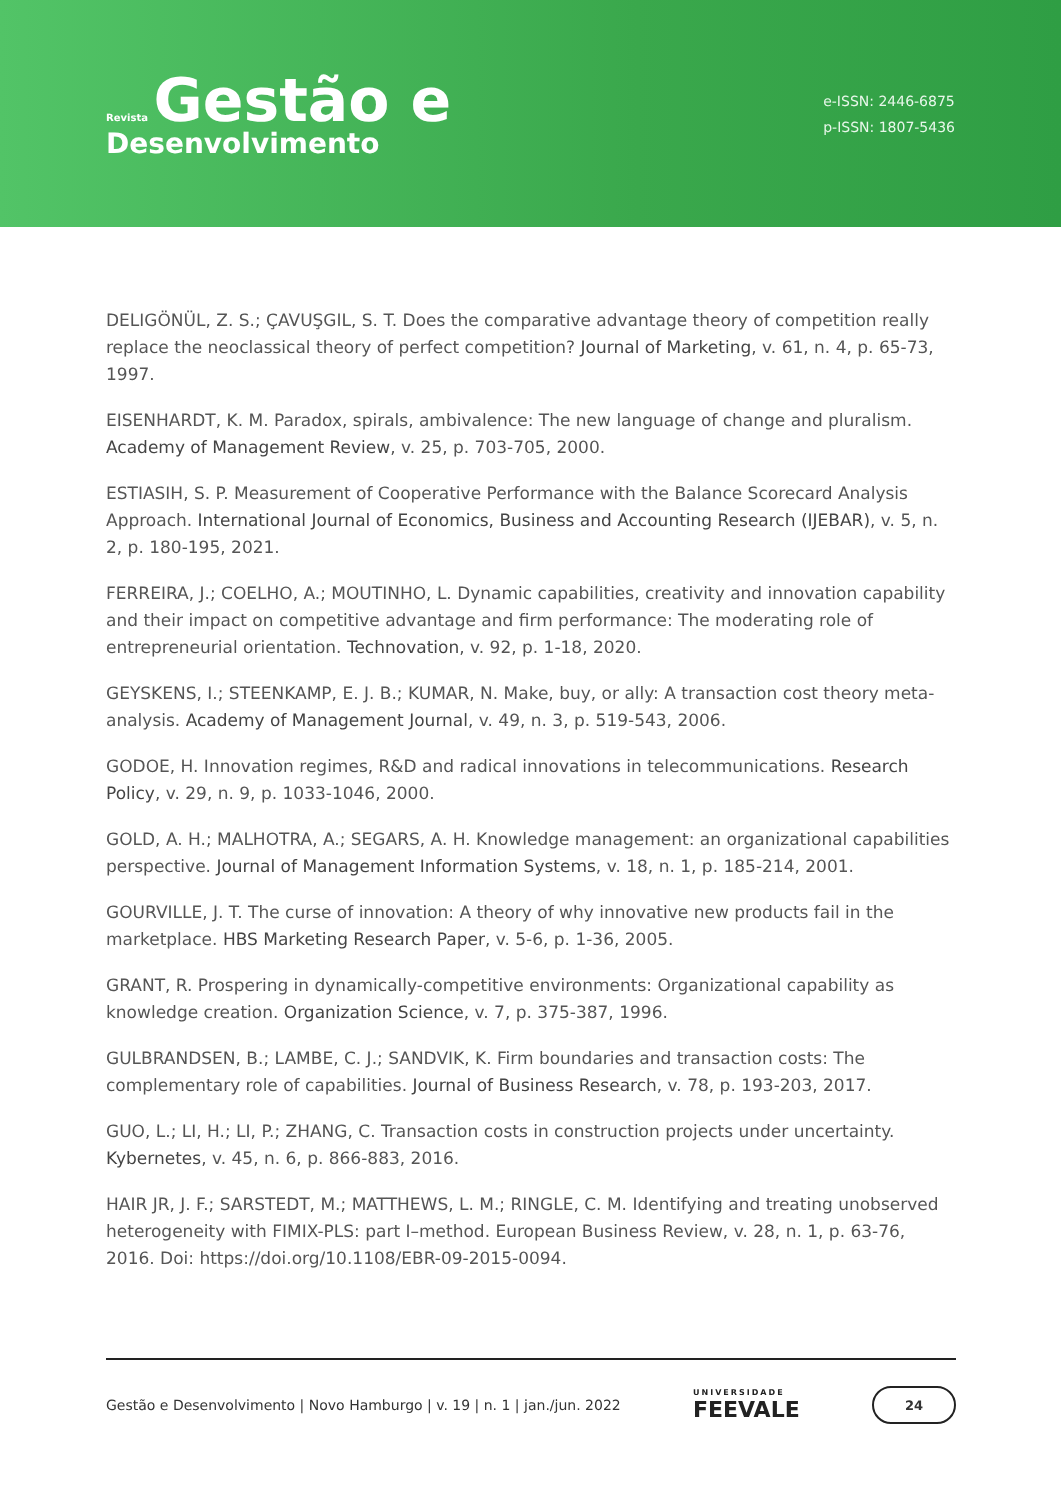Revista Gestão e
Desenvolvimento
e-ISSN: 2446-6875
p-ISSN: 1807-5436
DELIGÖNÜL, Z. S.; ÇAVUŞGIL, S. T. Does the comparative advantage theory of competition really replace the neoclassical theory of perfect competition? Journal of Marketing, v. 61, n. 4, p. 65-73, 1997.
EISENHARDT, K. M. Paradox, spirals, ambivalence: The new language of change and pluralism. Academy of Management Review, v. 25, p. 703-705, 2000.
ESTIASIH, S. P. Measurement of Cooperative Performance with the Balance Scorecard Analysis Approach. International Journal of Economics, Business and Accounting Research (IJEBAR), v. 5, n. 2, p. 180-195, 2021.
FERREIRA, J.; COELHO, A.; MOUTINHO, L. Dynamic capabilities, creativity and innovation capability and their impact on competitive advantage and firm performance: The moderating role of entrepreneurial orientation. Technovation, v. 92, p. 1-18, 2020.
GEYSKENS, I.; STEENKAMP, E. J. B.; KUMAR, N. Make, buy, or ally: A transaction cost theory meta-analysis. Academy of Management Journal, v. 49, n. 3, p. 519-543, 2006.
GODOE, H. Innovation regimes, R&D and radical innovations in telecommunications. Research Policy, v. 29, n. 9, p. 1033-1046, 2000.
GOLD, A. H.; MALHOTRA, A.; SEGARS, A. H. Knowledge management: an organizational capabilities perspective. Journal of Management Information Systems, v. 18, n. 1, p. 185-214, 2001.
GOURVILLE, J. T. The curse of innovation: A theory of why innovative new products fail in the marketplace. HBS Marketing Research Paper, v. 5-6, p. 1-36, 2005.
GRANT, R. Prospering in dynamically-competitive environments: Organizational capability as knowledge creation. Organization Science, v. 7, p. 375-387, 1996.
GULBRANDSEN, B.; LAMBE, C. J.; SANDVIK, K. Firm boundaries and transaction costs: The complementary role of capabilities. Journal of Business Research, v. 78, p. 193-203, 2017.
GUO, L.; LI, H.; LI, P.; ZHANG, C. Transaction costs in construction projects under uncertainty. Kybernetes, v. 45, n. 6, p. 866-883, 2016.
HAIR JR, J. F.; SARSTEDT, M.; MATTHEWS, L. M.; RINGLE, C. M. Identifying and treating unobserved heterogeneity with FIMIX-PLS: part I–method. European Business Review, v. 28, n. 1, p. 63-76, 2016. Doi: https://doi.org/10.1108/EBR-09-2015-0094.
Gestão e Desenvolvimento | Novo Hamburgo | v. 19 | n. 1 | jan./jun. 2022
UNIVERSIDADE
FEEVALE
24